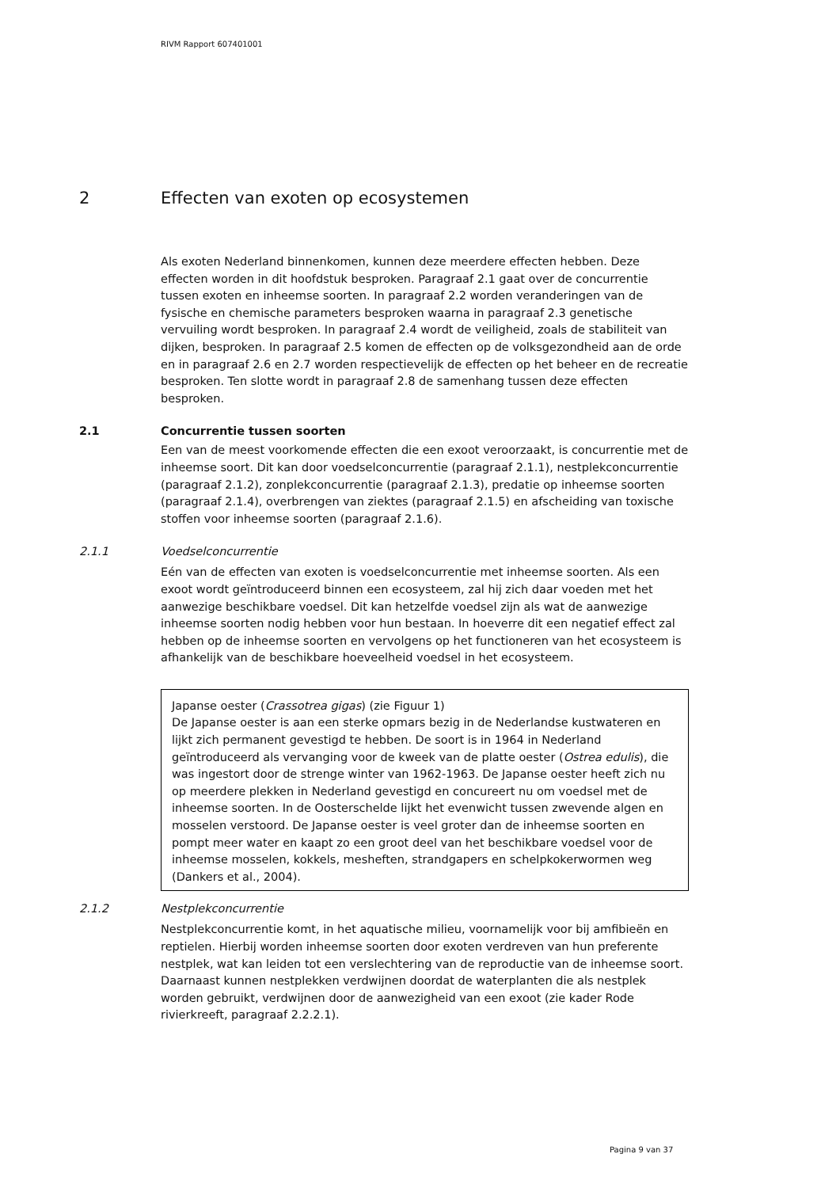RIVM Rapport 607401001
2 Effecten van exoten op ecosystemen
Als exoten Nederland binnenkomen, kunnen deze meerdere effecten hebben. Deze effecten worden in dit hoofdstuk besproken. Paragraaf 2.1 gaat over de concurrentie tussen exoten en inheemse soorten. In paragraaf 2.2 worden veranderingen van de fysische en chemische parameters besproken waarna in paragraaf 2.3 genetische vervuiling wordt besproken. In paragraaf 2.4 wordt de veiligheid, zoals de stabiliteit van dijken, besproken. In paragraaf 2.5 komen de effecten op de volksgezondheid aan de orde en in paragraaf 2.6 en 2.7 worden respectievelijk de effecten op het beheer en de recreatie besproken. Ten slotte wordt in paragraaf 2.8 de samenhang tussen deze effecten besproken.
2.1 Concurrentie tussen soorten
Een van de meest voorkomende effecten die een exoot veroorzaakt, is concurrentie met de inheemse soort. Dit kan door voedselconcurrentie (paragraaf 2.1.1), nestplekconcurrentie (paragraaf 2.1.2), zonplekconcurrentie (paragraaf 2.1.3), predatie op inheemse soorten (paragraaf 2.1.4), overbrengen van ziektes (paragraaf 2.1.5) en afscheiding van toxische stoffen voor inheemse soorten (paragraaf 2.1.6).
2.1.1 Voedselconcurrentie
Eén van de effecten van exoten is voedselconcurrentie met inheemse soorten. Als een exoot wordt geïntroduceerd binnen een ecosysteem, zal hij zich daar voeden met het aanwezige beschikbare voedsel. Dit kan hetzelfde voedsel zijn als wat de aanwezige inheemse soorten nodig hebben voor hun bestaan. In hoeverre dit een negatief effect zal hebben op de inheemse soorten en vervolgens op het functioneren van het ecosysteem is afhankelijk van de beschikbare hoeveelheid voedsel in het ecosysteem.
Japanse oester (Crassotrea gigas) (zie Figuur 1)
De Japanse oester is aan een sterke opmars bezig in de Nederlandse kustwateren en lijkt zich permanent gevestigd te hebben. De soort is in 1964 in Nederland geïntroduceerd als vervanging voor de kweek van de platte oester (Ostrea edulis), die was ingestort door de strenge winter van 1962-1963. De Japanse oester heeft zich nu op meerdere plekken in Nederland gevestigd en concureert nu om voedsel met de inheemse soorten. In de Oosterschelde lijkt het evenwicht tussen zwevende algen en mosselen verstoord. De Japanse oester is veel groter dan de inheemse soorten en pompt meer water en kaapt zo een groot deel van het beschikbare voedsel voor de inheemse mosselen, kokkels, mesheften, strandgapers en schelpkokerwormen weg (Dankers et al., 2004).
2.1.2 Nestplekconcurrentie
Nestplekconcurrentie komt, in het aquatische milieu, voornamelijk voor bij amfibieën en reptielen. Hierbij worden inheemse soorten door exoten verdreven van hun preferente nestplek, wat kan leiden tot een verslechtering van de reproductie van de inheemse soort. Daarnaast kunnen nestplekken verdwijnen doordat de waterplanten die als nestplek worden gebruikt, verdwijnen door de aanwezigheid van een exoot (zie kader Rode rivierkreeft, paragraaf 2.2.2.1).
Pagina 9 van 37